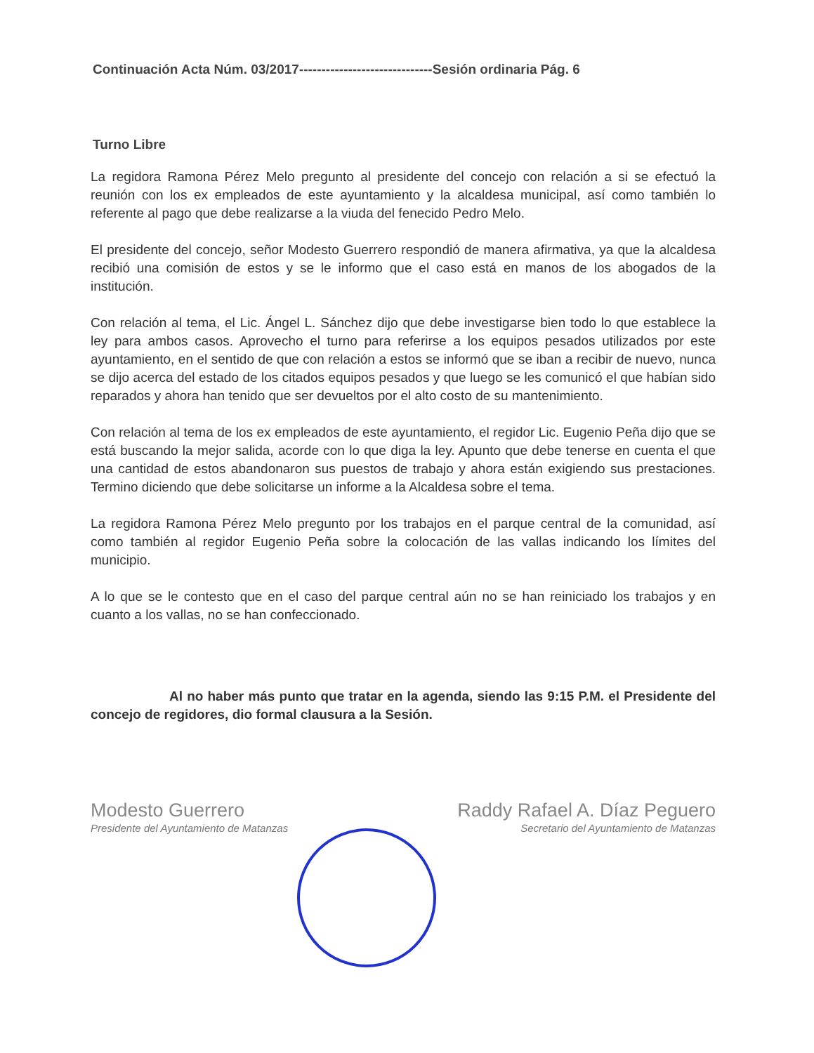Continuación Acta Núm. 03/2017------------------------------Sesión ordinaria Pág. 6
Turno Libre
La regidora Ramona Pérez Melo pregunto al presidente del concejo con relación a si se efectuó la reunión con los ex empleados de este ayuntamiento y la alcaldesa municipal, así como también lo referente al pago que debe realizarse a la viuda del fenecido Pedro Melo.
El presidente del concejo, señor Modesto Guerrero respondió de manera afirmativa, ya que la alcaldesa recibió una comisión de estos y se le informo que el caso está en manos de los abogados de la institución.
Con relación al tema, el Lic. Ángel L. Sánchez dijo que debe investigarse bien todo lo que establece la ley para ambos casos. Aprovecho el turno para referirse a los equipos pesados utilizados por este ayuntamiento, en el sentido de que con relación a estos se informó que se iban a recibir de nuevo, nunca se dijo acerca del estado de los citados equipos pesados y que luego se les comunicó el que habían sido reparados y ahora han tenido que ser devueltos por el alto costo de su mantenimiento.
Con relación al tema de los ex empleados de este ayuntamiento, el regidor Lic. Eugenio Peña dijo que se está buscando la mejor salida, acorde con lo que diga la ley. Apunto que debe tenerse en cuenta el que una cantidad de estos abandonaron sus puestos de trabajo y ahora están exigiendo sus prestaciones. Termino diciendo que debe solicitarse un informe a la Alcaldesa sobre el tema.
La regidora Ramona Pérez Melo pregunto por los trabajos en el parque central de la comunidad, así como también al regidor Eugenio Peña sobre la colocación de las vallas indicando los límites del municipio.
A lo que se le contesto que en el caso del parque central aún no se han reiniciado los trabajos y en cuanto a los vallas, no se han confeccionado.
Al no haber más punto que tratar en la agenda, siendo las 9:15 P.M. el Presidente del concejo de regidores, dio formal clausura a la Sesión.
Modesto Guerrero
Presidente del Ayuntamiento de Matanzas
Raddy Rafael A. Díaz Peguero
Secretario del Ayuntamiento de Matanzas